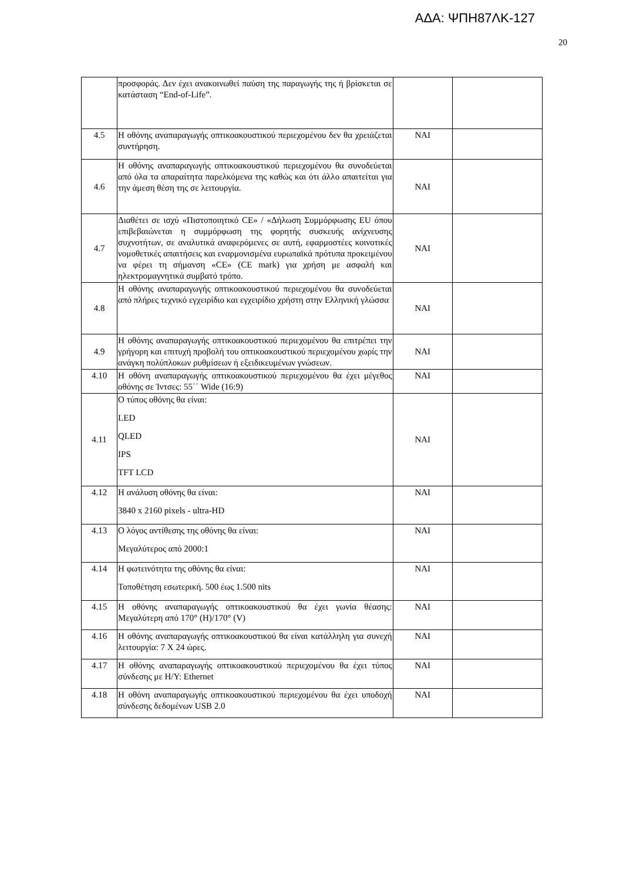ΑΔΑ: ΨΠΗ87ΛΚ-127
20
| | προσφοράς. Δεν έχει ανακοινωθεί παύση της παραγωγής της ή βρίσκεται σε κατάσταση “End-of-Life”. | | |
| 4.5 | Η οθόνης αναπαραγωγής οπτικοακουστικού περιεχομένου δεν θα χρειάζεται συντήρηση. | ΝΑΙ | |
| 4.6 | Η οθόνης αναπαραγωγής οπτικοακουστικού περιεχομένου θα συνοδεύεται από όλα τα απαραίτητα παρελκόμενα της καθώς και ότι άλλο απαιτείται για την άμεση θέση της σε λειτουργία. | ΝΑΙ | |
| 4.7 | Διαθέτει σε ισχύ «Πιστοποιητικό CE» / «Δήλωση Συμμόρφωσης EU όπου επιβεβαιώνεται η συμμόρφωση της φορητής συσκευής ανίχνευσης συχνοτήτων, σε αναλυτικά αναφερόμενες σε αυτή, εφαρμοστέες κοινοτικές νομοθετικές απαιτήσεις και εναρμονισμένα ευρωπαϊκά πρότυπα προκειμένου να φέρει τη σήμανση «CE» (CE mark) για χρήση με ασφαλή και ηλεκτρομαγνητικά συμβατό τρόπο. | ΝΑΙ | |
| 4.8 | Η οθόνης αναπαραγωγής οπτικοακουστικού περιεχομένου θα συνοδεύεται από πλήρες τεχνικό εγχειρίδιο και εγχειρίδιο χρήστη στην Ελληνική γλώσσα | ΝΑΙ | |
| 4.9 | Η οθόνης αναπαραγωγής οπτικοακουστικού περιεχομένου θα επιτρέπει την γρήγορη και επιτυχή προβολή του οπτικοακουστικού περιεχομένου χωρίς την ανάγκη πολύπλοκων ρυθμίσεων ή εξειδικευμένων γνώσεων. | ΝΑΙ | |
| 4.10 | Η οθόνη αναπαραγωγής οπτικοακουστικού περιεχομένου θα έχει μέγεθος οθόνης σε Ίντσες: 55΄΄ Wide (16:9) | ΝΑΙ | |
| 4.11 | Ο τύπος οθόνης θα είναι: LED QLED IPS TFT LCD | ΝΑΙ | |
| 4.12 | Η ανάλυση οθόνης θα είναι: 3840 x 2160 pixels - ultra-HD | ΝΑΙ | |
| 4.13 | Ο λόγος αντίθεσης της οθόνης θα είναι: Μεγαλύτερος από 2000:1 | ΝΑΙ | |
| 4.14 | Η φωτεινότητα της οθόνης θα είναι: Τοποθέτηση εσωτερική. 500 έως 1.500 nits | ΝΑΙ | |
| 4.15 | Η οθόνης αναπαραγωγής οπτικοακουστικού θα έχει γωνία θέασης: Μεγαλύτερη από 170° (H)/170° (V) | ΝΑΙ | |
| 4.16 | Η οθόνης αναπαραγωγής οπτικοακουστικού θα είναι κατάλληλη για συνεχή λειτουργία: 7 X 24 ώρες. | ΝΑΙ | |
| 4.17 | Η οθόνης αναπαραγωγής οπτικοακουστικού περιεχομένου θα έχει τύπος σύνδεσης με Η/Υ: Ethernet | ΝΑΙ | |
| 4.18 | Η οθόνη αναπαραγωγής οπτικοακουστικού περιεχομένου θα έχει υποδοχή σύνδεσης δεδομένων USB 2.0 | ΝΑΙ | |